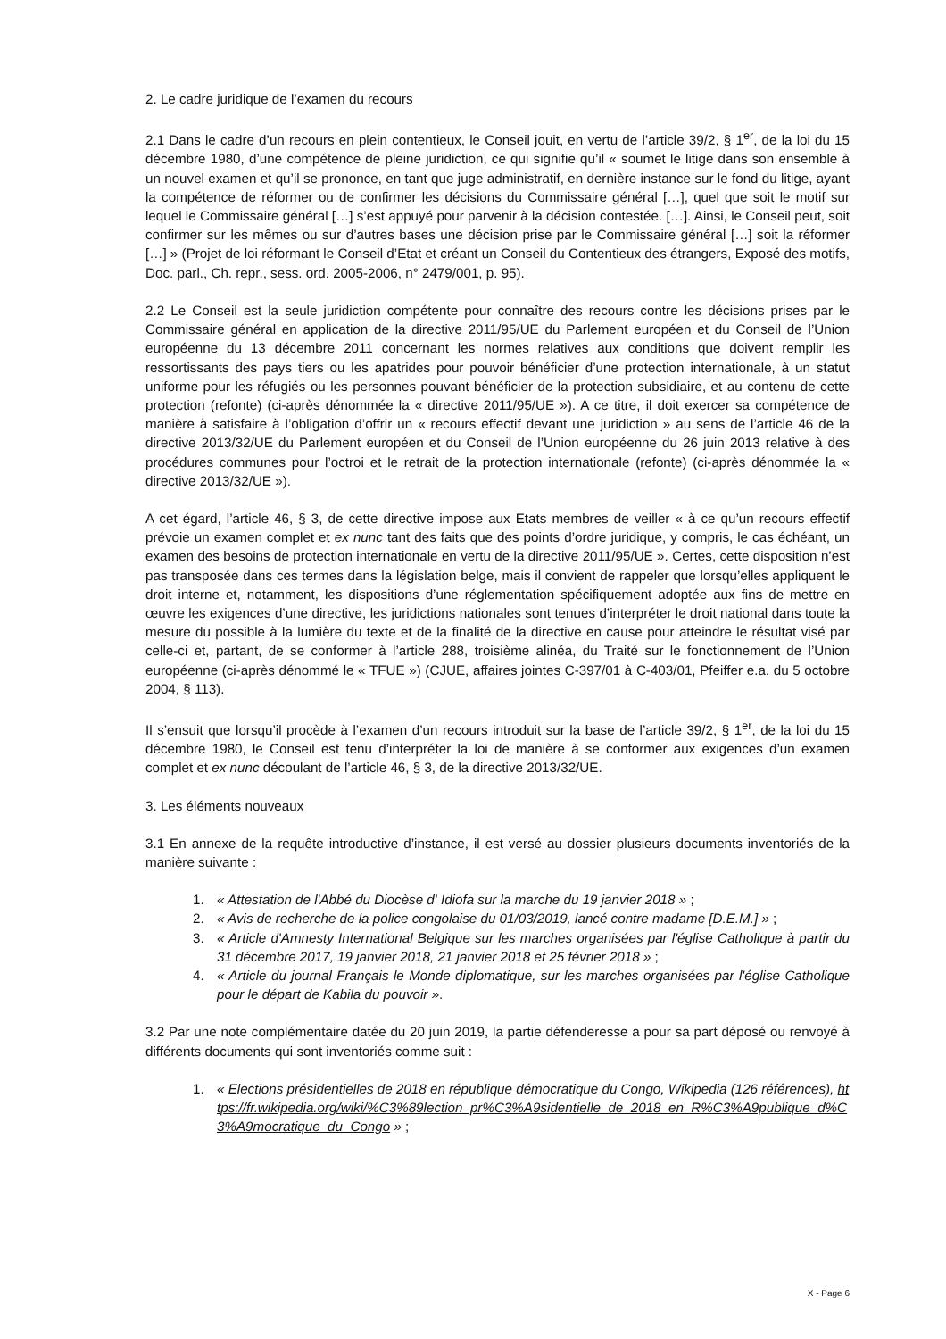2. Le cadre juridique de l’examen du recours
2.1 Dans le cadre d’un recours en plein contentieux, le Conseil jouit, en vertu de l’article 39/2, § 1<sup>er</sup>, de la loi du 15 décembre 1980, d’une compétence de pleine juridiction, ce qui signifie qu’il « soumet le litige dans son ensemble à un nouvel examen et qu’il se prononce, en tant que juge administratif, en dernière instance sur le fond du litige, ayant la compétence de réformer ou de confirmer les décisions du Commissaire général […], quel que soit le motif sur lequel le Commissaire général […] s’est appuyé pour parvenir à la décision contestée. […]. Ainsi, le Conseil peut, soit confirmer sur les mêmes ou sur d’autres bases une décision prise par le Commissaire général […] soit la réformer […] » (Projet de loi réformant le Conseil d’Etat et créant un Conseil du Contentieux des étrangers, Exposé des motifs, Doc. parl., Ch. repr., sess. ord. 2005-2006, n° 2479/001, p. 95).
2.2 Le Conseil est la seule juridiction compétente pour connaître des recours contre les décisions prises par le Commissaire général en application de la directive 2011/95/UE du Parlement européen et du Conseil de l’Union européenne du 13 décembre 2011 concernant les normes relatives aux conditions que doivent remplir les ressortissants des pays tiers ou les apatrides pour pouvoir bénéficier d’une protection internationale, à un statut uniforme pour les réfugiés ou les personnes pouvant bénéficier de la protection subsidiaire, et au contenu de cette protection (refonte) (ci-après dénommée la « directive 2011/95/UE »). A ce titre, il doit exercer sa compétence de manière à satisfaire à l’obligation d’offrir un « recours effectif devant une juridiction » au sens de l’article 46 de la directive 2013/32/UE du Parlement européen et du Conseil de l’Union européenne du 26 juin 2013 relative à des procédures communes pour l’octroi et le retrait de la protection internationale (refonte) (ci-après dénommée la « directive 2013/32/UE »).
A cet égard, l’article 46, § 3, de cette directive impose aux Etats membres de veiller « à ce qu’un recours effectif prévoie un examen complet et ex nunc tant des faits que des points d’ordre juridique, y compris, le cas échéant, un examen des besoins de protection internationale en vertu de la directive 2011/95/UE ». Certes, cette disposition n’est pas transposée dans ces termes dans la législation belge, mais il convient de rappeler que lorsqu’elles appliquent le droit interne et, notamment, les dispositions d’une réglementation spécifiquement adoptée aux fins de mettre en œuvre les exigences d’une directive, les juridictions nationales sont tenues d’interpréter le droit national dans toute la mesure du possible à la lumière du texte et de la finalité de la directive en cause pour atteindre le résultat visé par celle-ci et, partant, de se conformer à l’article 288, troisième alinéa, du Traité sur le fonctionnement de l’Union européenne (ci-après dénommé le « TFUE ») (CJUE, affaires jointes C-397/01 à C-403/01, Pfeiffer e.a. du 5 octobre 2004, § 113).
Il s’ensuit que lorsqu’il procède à l’examen d’un recours introduit sur la base de l’article 39/2, § 1<sup>er</sup>, de la loi du 15 décembre 1980, le Conseil est tenu d’interpréter la loi de manière à se conformer aux exigences d’un examen complet et ex nunc découlant de l’article 46, § 3, de la directive 2013/32/UE.
3. Les éléments nouveaux
3.1 En annexe de la requête introductive d’instance, il est versé au dossier plusieurs documents inventoriés de la manière suivante :
1. « Attestation de l'Abbé du Diocèse d' Idiofa sur la marche du 19 janvier 2018 » ;
2. « Avis de recherche de la police congolaise du 01/03/2019, lancé contre madame [D.E.M.] » ;
3. « Article d'Amnesty International Belgique sur les marches organisées par l'église Catholique à partir du 31 décembre 2017, 19 janvier 2018, 21 janvier 2018 et 25 février 2018 » ;
4. « Article du journal Français le Monde diplomatique, sur les marches organisées par l'église Catholique pour le départ de Kabila du pouvoir ».
3.2 Par une note complémentaire datée du 20 juin 2019, la partie défenderesse a pour sa part déposé ou renvoyé à différents documents qui sont inventoriés comme suit :
1. « Elections présidentielles de 2018 en république démocratique du Congo, Wikipedia (126 références), https://fr.wikipedia.org/wiki/%C3%89lection_pr%C3%A9sidentielle_de_2018_en_R%C3%A9publique_d%C3%A9mocratique_du_Congo » ;
X - Page 6